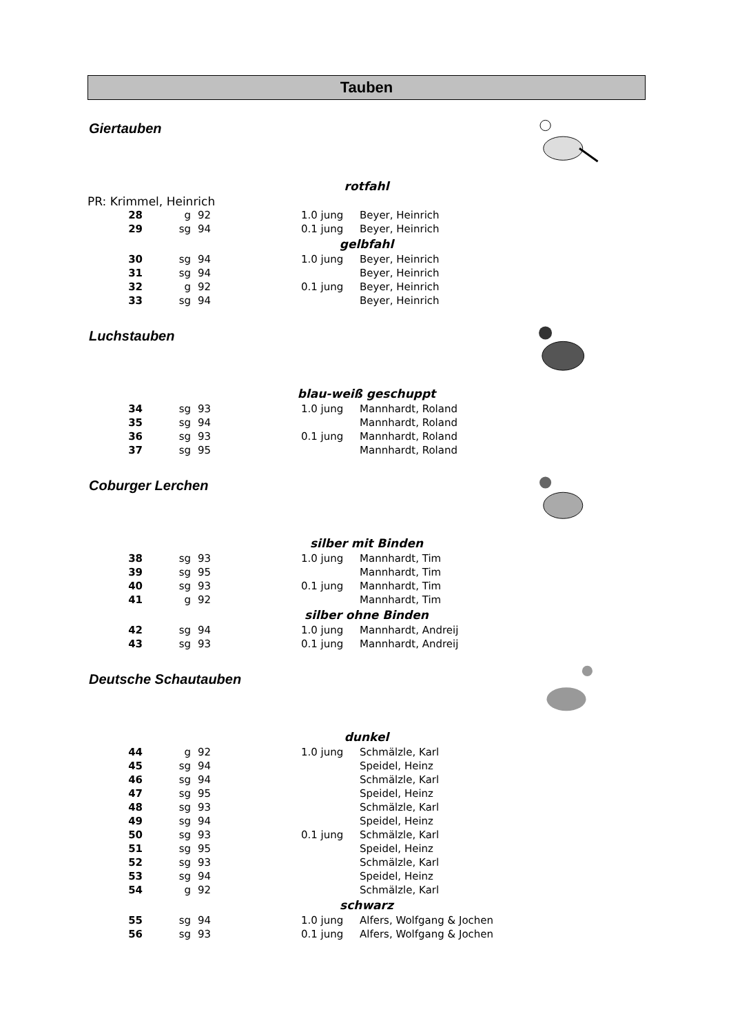Tauben
Giertauben
| rotfahl | | | | | |
| PR: Krimmel, Heinrich | | | | | |
| 28 | g | 92 | | 1.0 jung | Beyer, Heinrich |
| 29 | sg | 94 | | 0.1 jung | Beyer, Heinrich |
| gelbfahl | | | | | |
| 30 | sg | 94 | | 1.0 jung | Beyer, Heinrich |
| 31 | sg | 94 | | | Beyer, Heinrich |
| 32 | g | 92 | | 0.1 jung | Beyer, Heinrich |
| 33 | sg | 94 | | | Beyer, Heinrich |
Luchstauben
| blau-weiß geschuppt | | | | | |
| 34 | sg | 93 | | 1.0 jung | Mannhardt, Roland |
| 35 | sg | 94 | | | Mannhardt, Roland |
| 36 | sg | 93 | | 0.1 jung | Mannhardt, Roland |
| 37 | sg | 95 | | | Mannhardt, Roland |
Coburger Lerchen
| silber mit Binden | | | | | |
| 38 | sg | 93 | | 1.0 jung | Mannhardt, Tim |
| 39 | sg | 95 | | | Mannhardt, Tim |
| 40 | sg | 93 | | 0.1 jung | Mannhardt, Tim |
| 41 | g | 92 | | | Mannhardt, Tim |
| silber ohne Binden | | | | | |
| 42 | sg | 94 | | 1.0 jung | Mannhardt, Andreij |
| 43 | sg | 93 | | 0.1 jung | Mannhardt, Andreij |
Deutsche Schautauben
| dunkel | | | | | |
| 44 | g | 92 | | 1.0 jung | Schmälzle, Karl |
| 45 | sg | 94 | | | Speidel, Heinz |
| 46 | sg | 94 | | | Schmälzle, Karl |
| 47 | sg | 95 | | | Speidel, Heinz |
| 48 | sg | 93 | | | Schmälzle, Karl |
| 49 | sg | 94 | | | Speidel, Heinz |
| 50 | sg | 93 | | 0.1 jung | Schmälzle, Karl |
| 51 | sg | 95 | | | Speidel, Heinz |
| 52 | sg | 93 | | | Schmälzle, Karl |
| 53 | sg | 94 | | | Speidel, Heinz |
| 54 | g | 92 | | | Schmälzle, Karl |
| schwarz | | | | | |
| 55 | sg | 94 | | 1.0 jung | Alfers, Wolfgang & Jochen |
| 56 | sg | 93 | | 0.1 jung | Alfers, Wolfgang & Jochen |